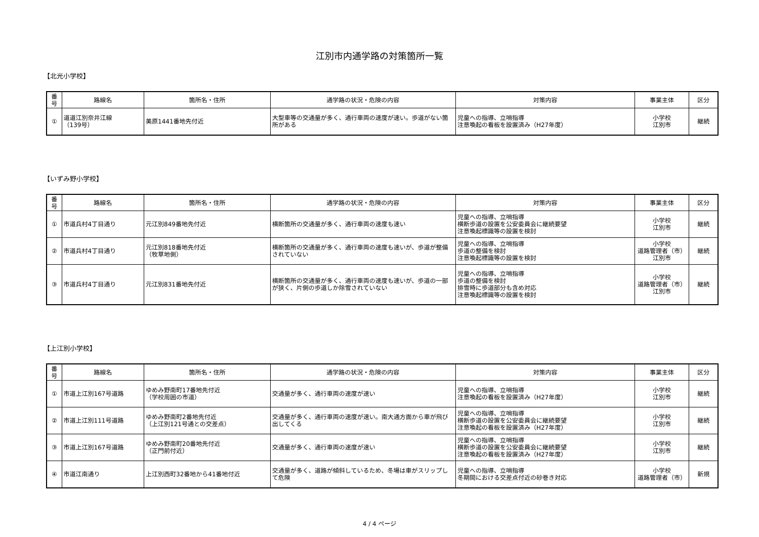江別市内通学路の対策箇所一覧
【北光小学校】
| 番号 | 路線名 | 箇所名・住所 | 通学路の状況・危険の内容 | 対策内容 | 事業主体 | 区分 |
| --- | --- | --- | --- | --- | --- | --- |
| ① | 道道江別奈井江線 （139号） | 美原1441番地先付近 | 大型車等の交通量が多く、通行車両の速度が速い。歩道がない箇所がある | 児童への指導、立哨指導 注意喚起の看板を設置済み（H27年度） | 小学校 江別市 | 継続 |
【いずみ野小学校】
| 番号 | 路線名 | 箇所名・住所 | 通学路の状況・危険の内容 | 対策内容 | 事業主体 | 区分 |
| --- | --- | --- | --- | --- | --- | --- |
| ① | 市道兵村4丁目通り | 元江別849番地先付近 | 横断箇所の交通量が多く、通行車両の速度も速い | 児童への指導、立哨指導 横断歩道の設置を公安委員会に継続要望 注意喚起標識等の設置を検討 | 小学校 江別市 | 継続 |
| ② | 市道兵村4丁目通り | 元江別818番地先付近 （牧草地側） | 横断箇所の交通量が多く、通行車両の速度も速いが、歩道が整備されていない | 児童への指導、立哨指導 歩道の整備を検討 注意喚起標識等の設置を検討 | 小学校 道路管理者（市） 江別市 | 継続 |
| ③ | 市道兵村4丁目通り | 元江別831番地先付近 | 横断箇所の交通量が多く、通行車両の速度も速いが、歩道の一部が狭く、片側の歩道しか除雪されていない | 児童への指導、立哨指導 歩道の整備を検討 排雪時に歩道部分も含め対応 注意喚起標識等の設置を検討 | 小学校 道路管理者（市） 江別市 | 継続 |
【上江別小学校】
| 番号 | 路線名 | 箇所名・住所 | 通学路の状況・危険の内容 | 対策内容 | 事業主体 | 区分 |
| --- | --- | --- | --- | --- | --- | --- |
| ① | 市道上江別167号道路 | ゆめみ野南町17番地先付近 （学校周囲の市道） | 交通量が多く、通行車両の速度が速い | 児童への指導、立哨指導 注意喚起の看板を設置済み（H27年度） | 小学校 江別市 | 継続 |
| ② | 市道上江別111号道路 | ゆめみ野南町2番地先付近 （上江別121号通との交差点） | 交通量が多く、通行車両の速度が速い。南大通方面から車が飛び出してくる | 児童への指導、立哨指導 横断歩道の設置を公安委員会に継続要望 注意喚起の看板を設置済み（H27年度） | 小学校 江別市 | 継続 |
| ③ | 市道上江別167号道路 | ゆめみ野南町20番地先付近 （正門前付近） | 交通量が多く、通行車両の速度が速い | 児童への指導、立哨指導 横断歩道の設置を公安委員会に継続要望 注意喚起の看板を設置済み（H27年度） | 小学校 江別市 | 継続 |
| ④ | 市道江南通り | 上江別西町32番地から41番地付近 | 交通量が多く、道路が傾斜しているため、冬場は車がスリップして危険 | 児童への指導、立哨指導 冬期間における交差点付近の砂巻き対応 | 小学校 道路管理者（市） | 新規 |
4 / 4 ページ